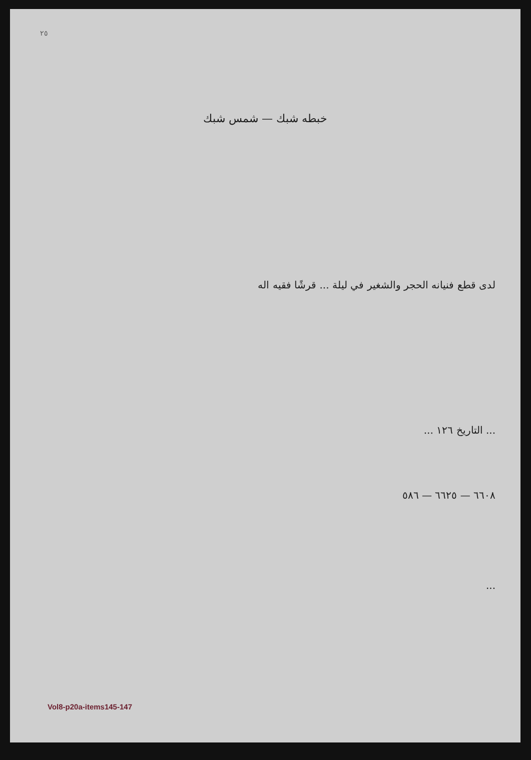٢٥
خبطه شبك — شمس شبك
لدى قطع فنيانه الحجر والشغير في ليلة ... قرشًا فقيه اله
... التاريخ ١٢٦ ...
٦٦٠٨ — ٦٦٢٥ — ٥٨٦
...
Vol8-p20a-items145-147